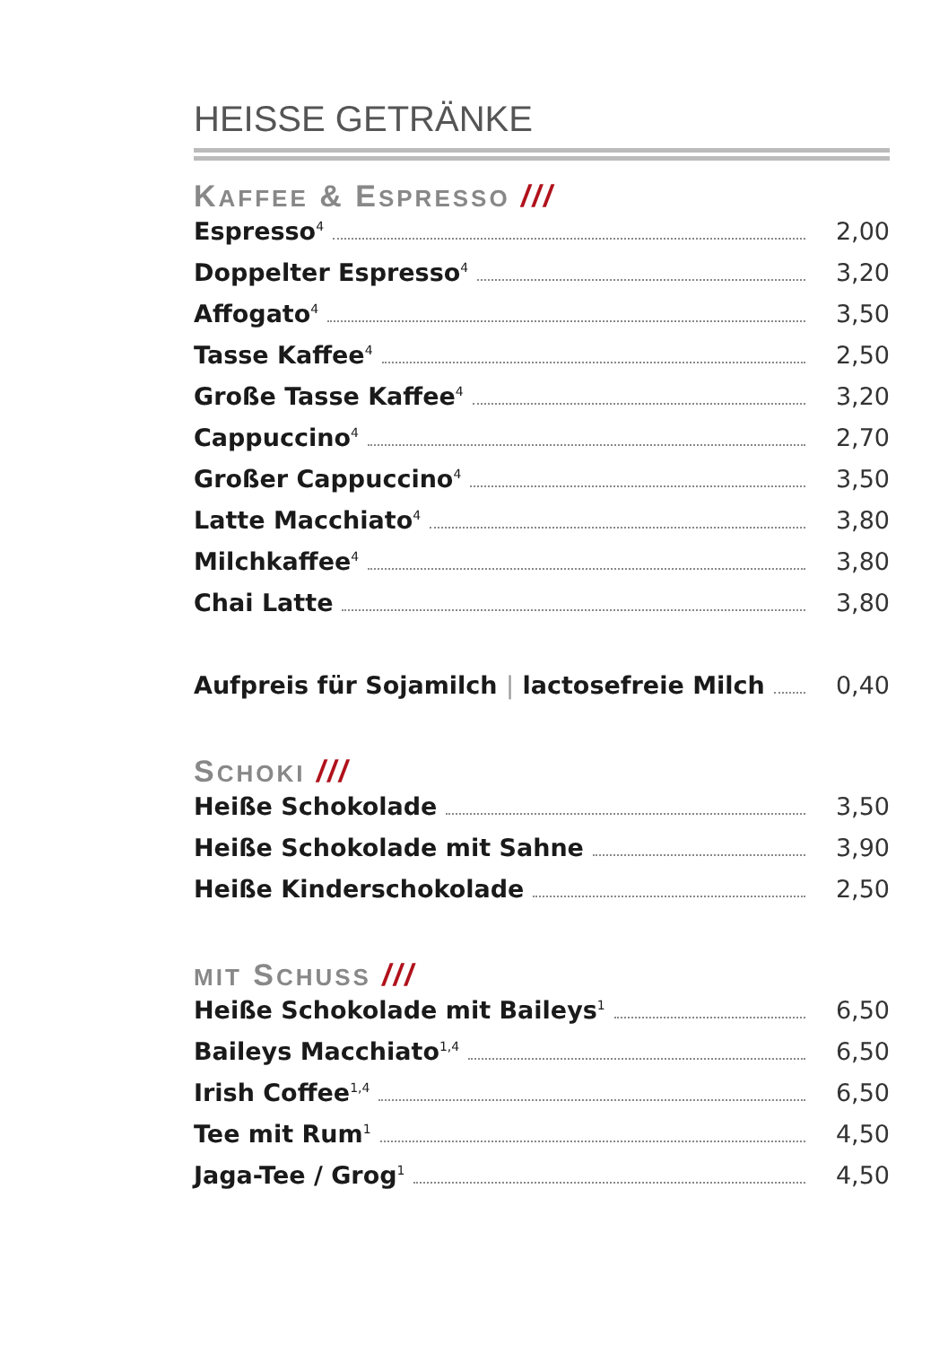HEISSE GETRÄNKE
KAFFEE & ESPRESSO ///
Espresso<sup>4</sup> 2,00
Doppelter Espresso<sup>4</sup> 3,20
Affogato<sup>4</sup> 3,50
Tasse Kaffee<sup>4</sup> 2,50
Große Tasse Kaffee<sup>4</sup> 3,20
Cappuccino<sup>4</sup> 2,70
Großer Cappuccino<sup>4</sup> 3,50
Latte Macchiato<sup>4</sup> 3,80
Milchkaffee<sup>4</sup> 3,80
Chai Latte 3,80
Aufpreis für Sojamilch | lactosefreie Milch 0,40
SCHOKI ///
Heiße Schokolade 3,50
Heiße Schokolade mit Sahne 3,90
Heiße Kinderschokolade 2,50
MIT SCHUSS ///
Heiße Schokolade mit Baileys<sup>1</sup> 6,50
Baileys Macchiato<sup>1,4</sup> 6,50
Irish Coffee<sup>1,4</sup> 6,50
Tee mit Rum<sup>1</sup> 4,50
Jaga-Tee / Grog<sup>1</sup> 4,50